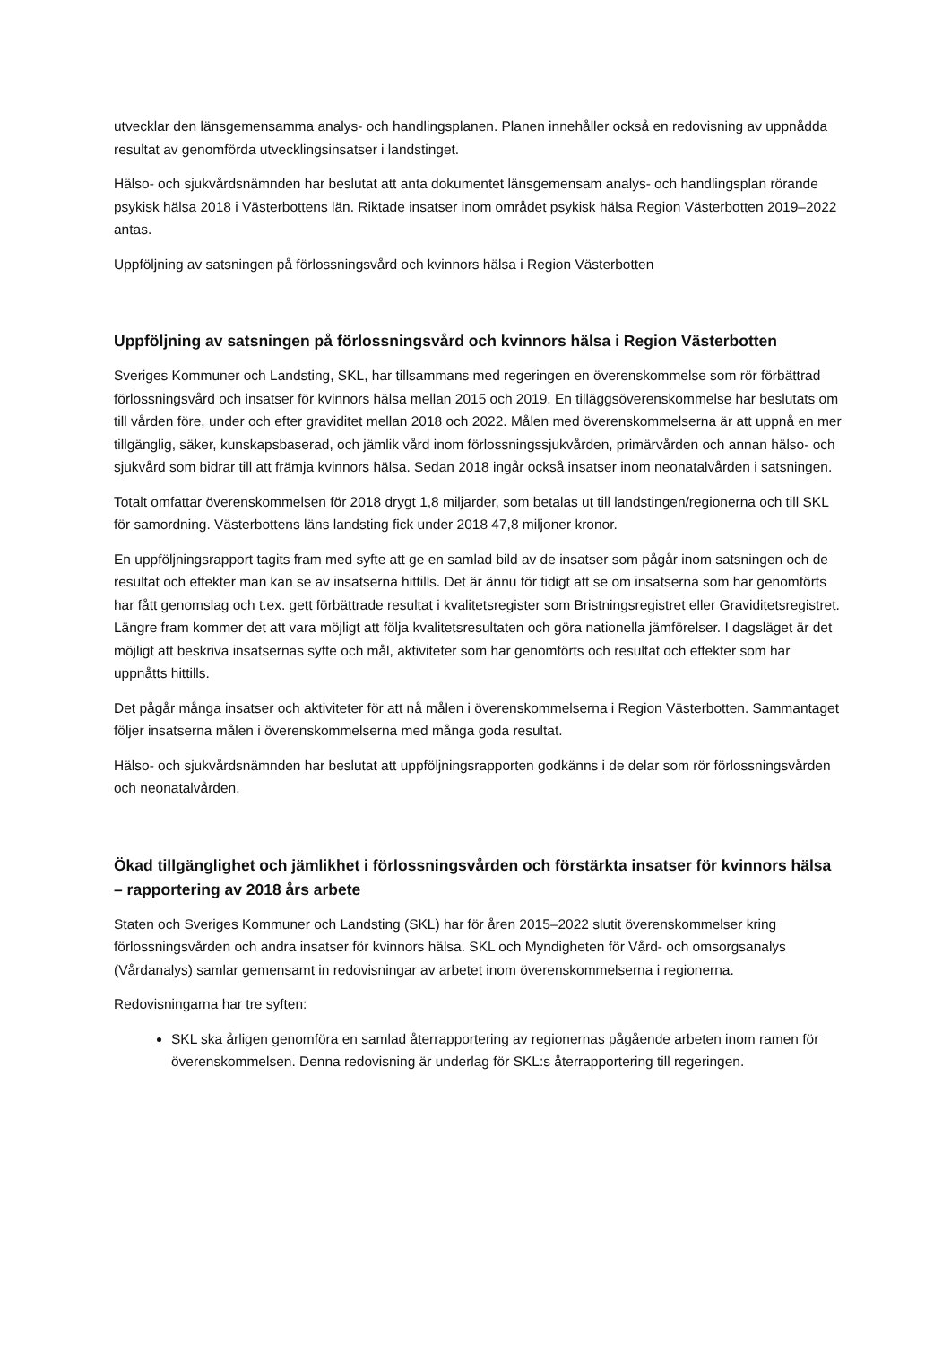utvecklar den länsgemensamma analys- och handlingsplanen. Planen innehåller också en redovisning av uppnådda resultat av genomförda utvecklingsinsatser i landstinget.
Hälso- och sjukvårdsnämnden har beslutat att anta dokumentet länsgemensam analys- och handlingsplan rörande psykisk hälsa 2018 i Västerbottens län. Riktade insatser inom området psykisk hälsa Region Västerbotten 2019–2022 antas.
Uppföljning av satsningen på förlossningsvård och kvinnors hälsa i Region Västerbotten
Uppföljning av satsningen på förlossningsvård och kvinnors hälsa i Region Västerbotten
Sveriges Kommuner och Landsting, SKL, har tillsammans med regeringen en överenskommelse som rör förbättrad förlossningsvård och insatser för kvinnors hälsa mellan 2015 och 2019. En tilläggsöverenskommelse har beslutats om till vården före, under och efter graviditet mellan 2018 och 2022. Målen med överenskommelserna är att uppnå en mer tillgänglig, säker, kunskapsbaserad, och jämlik vård inom förlossningssjukvården, primärvården och annan hälso- och sjukvård som bidrar till att främja kvinnors hälsa. Sedan 2018 ingår också insatser inom neonatalvården i satsningen.
Totalt omfattar överenskommelsen för 2018 drygt 1,8 miljarder, som betalas ut till landstingen/regionerna och till SKL för samordning. Västerbottens läns landsting fick under 2018 47,8 miljoner kronor.
En uppföljningsrapport tagits fram med syfte att ge en samlad bild av de insatser som pågår inom satsningen och de resultat och effekter man kan se av insatserna hittills. Det är ännu för tidigt att se om insatserna som har genomförts har fått genomslag och t.ex. gett förbättrade resultat i kvalitetsregister som Bristningsregistret eller Graviditetsregistret. Längre fram kommer det att vara möjligt att följa kvalitetsresultaten och göra nationella jämförelser. I dagsläget är det möjligt att beskriva insatsernas syfte och mål, aktiviteter som har genomförts och resultat och effekter som har uppnåtts hittills.
Det pågår många insatser och aktiviteter för att nå målen i överenskommelserna i Region Västerbotten. Sammantaget följer insatserna målen i överenskommelserna med många goda resultat.
Hälso- och sjukvårdsnämnden har beslutat att uppföljningsrapporten godkänns i de delar som rör förlossningsvården och neonatalvården.
Ökad tillgänglighet och jämlikhet i förlossningsvården och förstärkta insatser för kvinnors hälsa – rapportering av 2018 års arbete
Staten och Sveriges Kommuner och Landsting (SKL) har för åren 2015–2022 slutit överenskommelser kring förlossningsvården och andra insatser för kvinnors hälsa. SKL och Myndigheten för Vård- och omsorgsanalys (Vårdanalys) samlar gemensamt in redovisningar av arbetet inom överenskommelserna i regionerna.
Redovisningarna har tre syften:
SKL ska årligen genomföra en samlad återrapportering av regionernas pågående arbeten inom ramen för överenskommelsen. Denna redovisning är underlag för SKL:s återrapportering till regeringen.